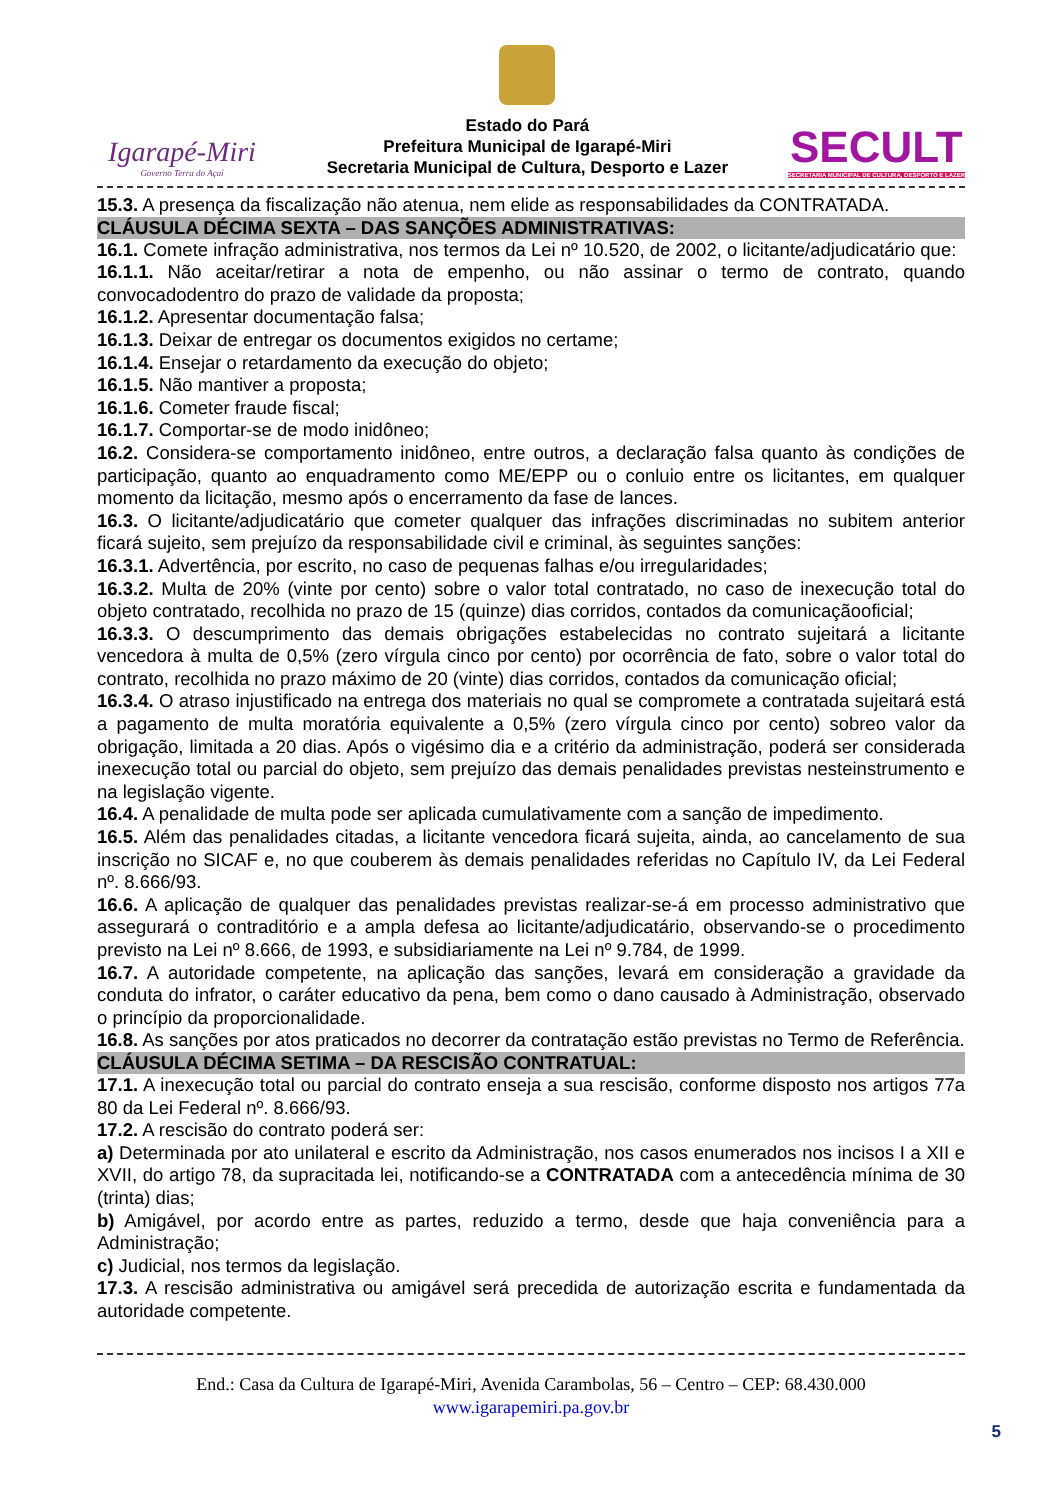Igarapé-Miri
Governo Terra do Açaí
Estado do Pará
Prefeitura Municipal de Igarapé-Miri
Secretaria Municipal de Cultura, Desporto e Lazer
SECULT
SECRETARIA MUNICIPAL DE CULTURA, DESPORTO E LAZER
15.3. A presença da fiscalização não atenua, nem elide as responsabilidades da CONTRATADA.
CLÁUSULA DÉCIMA SEXTA – DAS SANÇÕES ADMINISTRATIVAS:
16.1. Comete infração administrativa, nos termos da Lei nº 10.520, de 2002, o licitante/adjudicatário que:
16.1.1. Não aceitar/retirar a nota de empenho, ou não assinar o termo de contrato, quando convocadodentro do prazo de validade da proposta;
16.1.2. Apresentar documentação falsa;
16.1.3. Deixar de entregar os documentos exigidos no certame;
16.1.4. Ensejar o retardamento da execução do objeto;
16.1.5. Não mantiver a proposta;
16.1.6. Cometer fraude fiscal;
16.1.7. Comportar-se de modo inidôneo;
16.2. Considera-se comportamento inidôneo, entre outros, a declaração falsa quanto às condições de participação, quanto ao enquadramento como ME/EPP ou o conluio entre os licitantes, em qualquer momento da licitação, mesmo após o encerramento da fase de lances.
16.3. O licitante/adjudicatário que cometer qualquer das infrações discriminadas no subitem anterior ficará sujeito, sem prejuízo da responsabilidade civil e criminal, às seguintes sanções:
16.3.1. Advertência, por escrito, no caso de pequenas falhas e/ou irregularidades;
16.3.2. Multa de 20% (vinte por cento) sobre o valor total contratado, no caso de inexecução total do objeto contratado, recolhida no prazo de 15 (quinze) dias corridos, contados da comunicaçãooficial;
16.3.3. O descumprimento das demais obrigações estabelecidas no contrato sujeitará a licitante vencedora à multa de 0,5% (zero vírgula cinco por cento) por ocorrência de fato, sobre o valor total do contrato, recolhida no prazo máximo de 20 (vinte) dias corridos, contados da comunicação oficial;
16.3.4. O atraso injustificado na entrega dos materiais no qual se compromete a contratada sujeitará está a pagamento de multa moratória equivalente a 0,5% (zero vírgula cinco por cento) sobreo valor da obrigação, limitada a 20 dias. Após o vigésimo dia e a critério da administração, poderá ser considerada inexecução total ou parcial do objeto, sem prejuízo das demais penalidades previstas nesteinstrumento e na legislação vigente.
16.4. A penalidade de multa pode ser aplicada cumulativamente com a sanção de impedimento.
16.5. Além das penalidades citadas, a licitante vencedora ficará sujeita, ainda, ao cancelamento de sua inscrição no SICAF e, no que couberem às demais penalidades referidas no Capítulo IV, da Lei Federal nº. 8.666/93.
16.6. A aplicação de qualquer das penalidades previstas realizar-se-á em processo administrativo que assegurará o contraditório e a ampla defesa ao licitante/adjudicatário, observando-se o procedimento previsto na Lei nº 8.666, de 1993, e subsidiariamente na Lei nº 9.784, de 1999.
16.7. A autoridade competente, na aplicação das sanções, levará em consideração a gravidade da conduta do infrator, o caráter educativo da pena, bem como o dano causado à Administração, observado o princípio da proporcionalidade.
16.8. As sanções por atos praticados no decorrer da contratação estão previstas no Termo de Referência.
CLÁUSULA DÉCIMA SETIMA – DA RESCISÃO CONTRATUAL:
17.1. A inexecução total ou parcial do contrato enseja a sua rescisão, conforme disposto nos artigos 77a 80 da Lei Federal nº. 8.666/93.
17.2. A rescisão do contrato poderá ser:
a) Determinada por ato unilateral e escrito da Administração, nos casos enumerados nos incisos I a XII e XVII, do artigo 78, da supracitada lei, notificando-se a CONTRATADA com a antecedência mínima de 30 (trinta) dias;
b) Amigável, por acordo entre as partes, reduzido a termo, desde que haja conveniência para a Administração;
c) Judicial, nos termos da legislação.
17.3. A rescisão administrativa ou amigável será precedida de autorização escrita e fundamentada da autoridade competente.
End.: Casa da Cultura de Igarapé-Miri, Avenida Carambolas, 56 – Centro – CEP: 68.430.000
www.igarapemiri.pa.gov.br
5